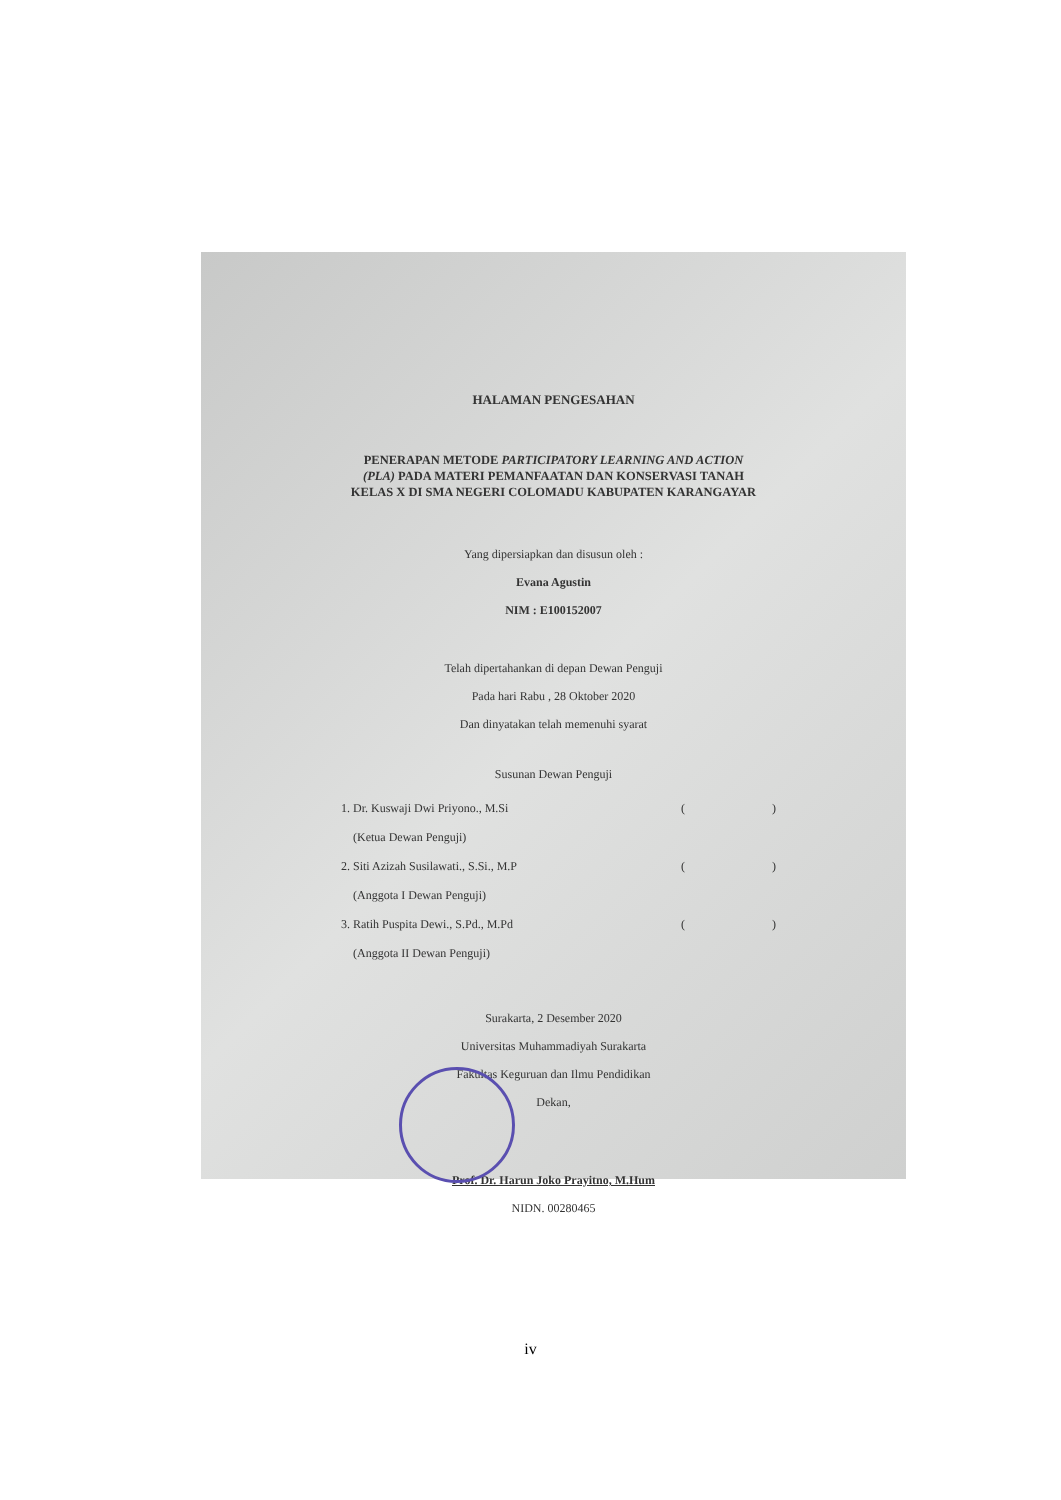HALAMAN PENGESAHAN
PENERAPAN METODE PARTICIPATORY LEARNING AND ACTION
(PLA) PADA MATERI PEMANFAATAN DAN KONSERVASI TANAH
KELAS X DI SMA NEGERI COLOMADU KABUPATEN KARANGAYAR
Yang dipersiapkan dan disusun oleh :
Evana Agustin
NIM : E100152007
Telah dipertahankan di depan Dewan Penguji
Pada hari Rabu , 28 Oktober 2020
Dan dinyatakan telah memenuhi syarat
Susunan Dewan Penguji
1. Dr. Kuswaji Dwi Priyono., M.Si ( )
(Ketua Dewan Penguji)
2. Siti Azizah Susilawati., S.Si., M.P ( )
(Anggota I Dewan Penguji)
3. Ratih Puspita Dewi., S.Pd., M.Pd ( )
(Anggota II Dewan Penguji)
Surakarta, 2 Desember 2020
Universitas Muhammadiyah Surakarta
Fakultas Keguruan dan Ilmu Pendidikan
Dekan,
Prof. Dr. Harun Joko Prayitno, M.Hum
NIDN. 00280465
iv